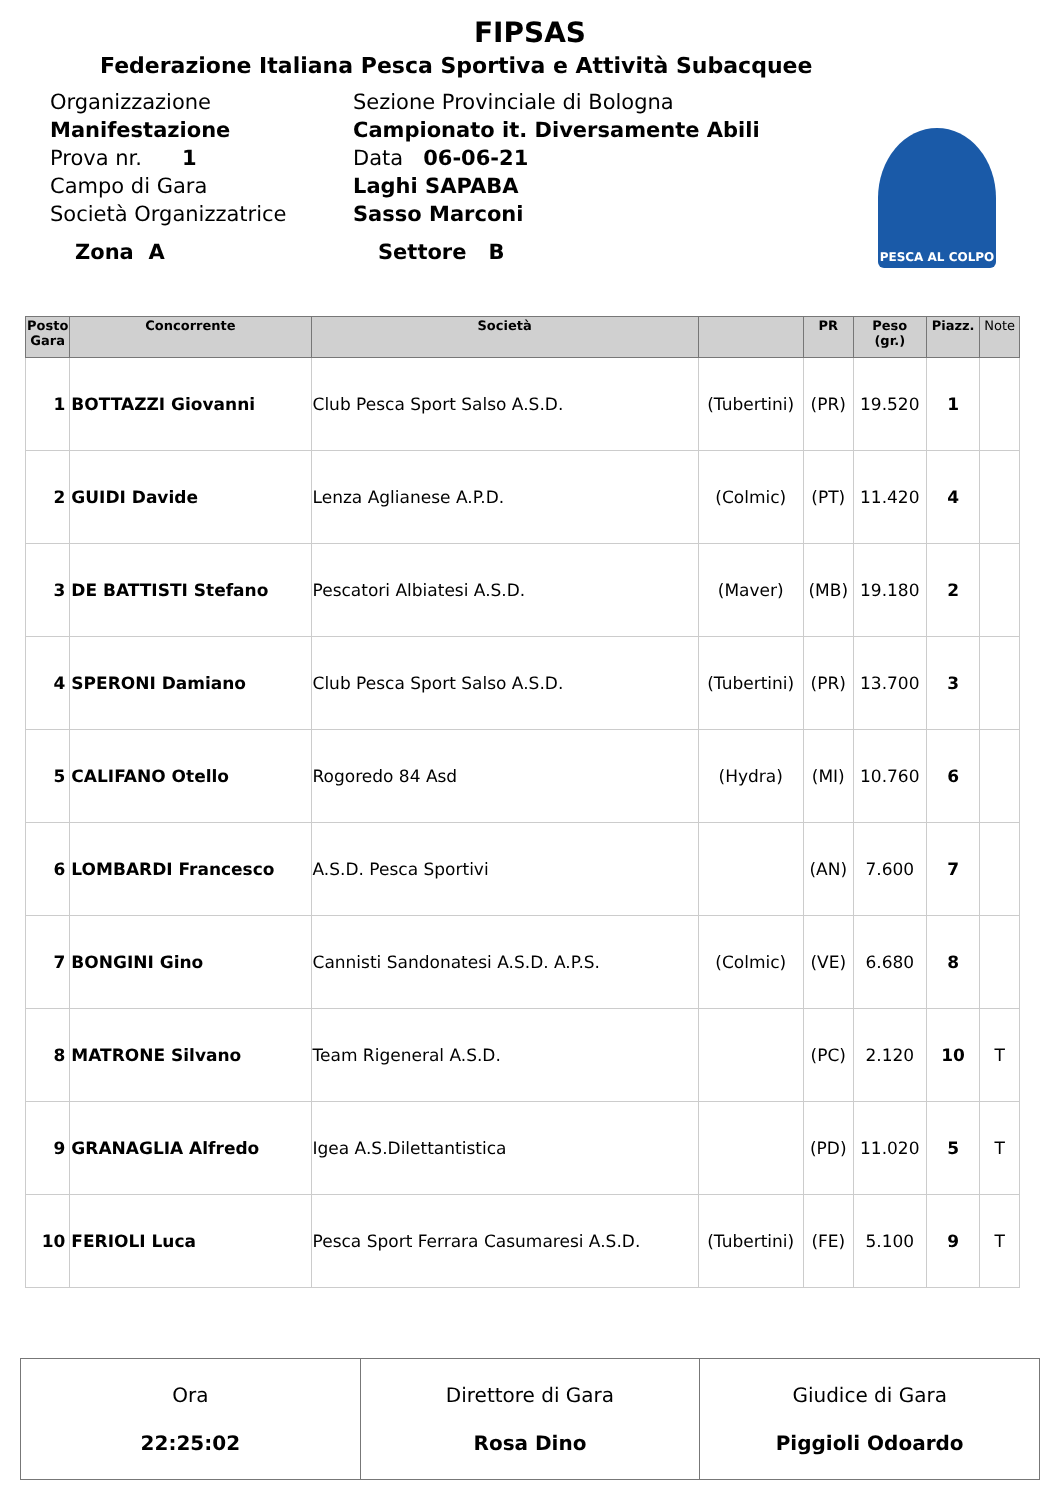FIPSAS
Federazione Italiana Pesca Sportiva e Attività Subacquee
Organizzazione
Sezione Provinciale di Bologna
Manifestazione
Campionato it. Diversamente Abili
Prova nr. 1
Data 06-06-21
Campo di Gara
Laghi SAPABA
Società Organizzatrice
Sasso Marconi
Zona A
Settore B
PESCA AL COLPO
| Posto Gara | Concorrente | Società | | PR | Peso (gr.) | Piazz. | Note |
| --- | --- | --- | --- | --- | --- | --- | --- |
| 1 | BOTTAZZI Giovanni | Club Pesca Sport Salso A.S.D. | (Tubertini) | (PR) | 19.520 | 1 | |
| 2 | GUIDI Davide | Lenza Aglianese A.P.D. | (Colmic) | (PT) | 11.420 | 4 | |
| 3 | DE BATTISTI Stefano | Pescatori Albiatesi A.S.D. | (Maver) | (MB) | 19.180 | 2 | |
| 4 | SPERONI Damiano | Club Pesca Sport Salso A.S.D. | (Tubertini) | (PR) | 13.700 | 3 | |
| 5 | CALIFANO Otello | Rogoredo 84 Asd | (Hydra) | (MI) | 10.760 | 6 | |
| 6 | LOMBARDI Francesco | A.S.D. Pesca Sportivi | | (AN) | 7.600 | 7 | |
| 7 | BONGINI Gino | Cannisti Sandonatesi A.S.D. A.P.S. | (Colmic) | (VE) | 6.680 | 8 | |
| 8 | MATRONE Silvano | Team Rigeneral A.S.D. | | (PC) | 2.120 | 10 | T |
| 9 | GRANAGLIA Alfredo | Igea A.S.Dilettantistica | | (PD) | 11.020 | 5 | T |
| 10 | FERIOLI Luca | Pesca Sport Ferrara Casumaresi A.S.D. | (Tubertini) | (FE) | 5.100 | 9 | T |
| Ora 22:25:02 | Direttore di Gara Rosa Dino | Giudice di Gara Piggioli Odoardo |